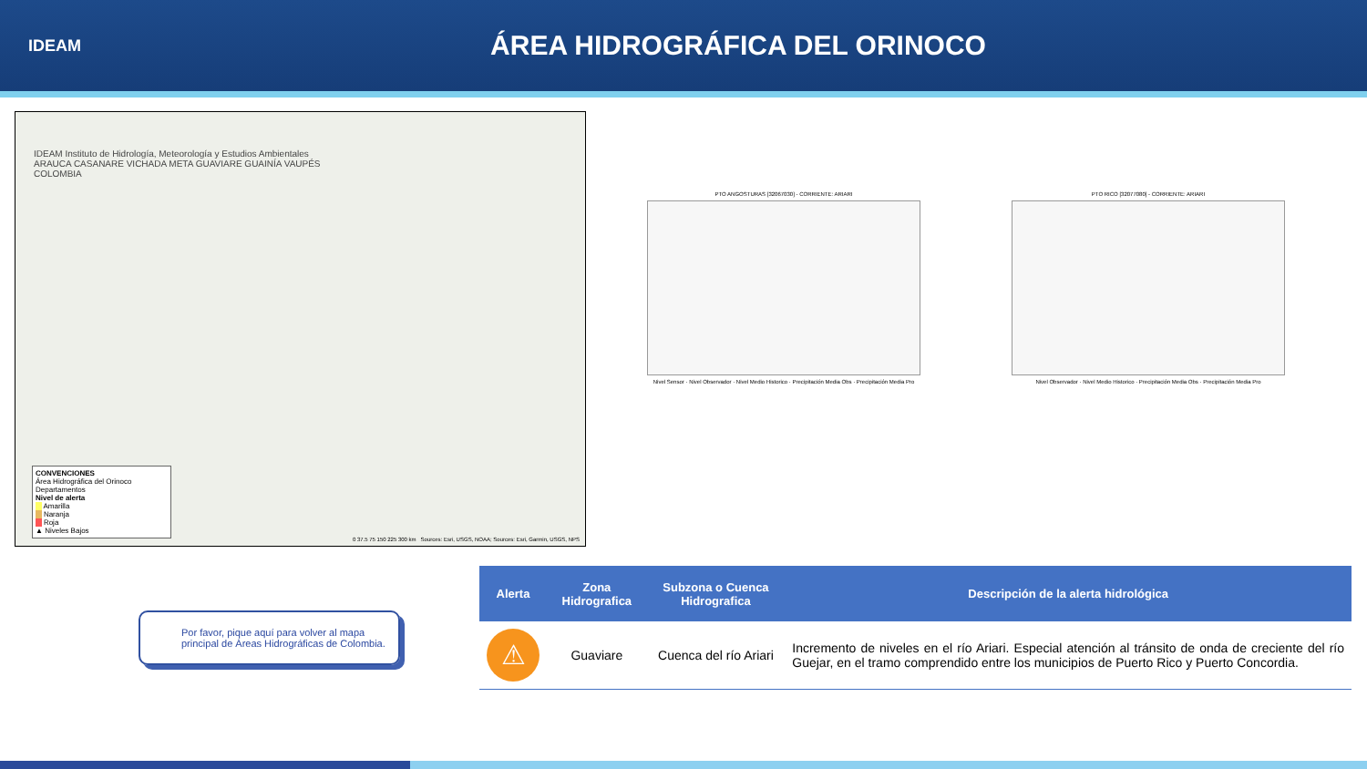IDEAM
ÁREA HIDROGRÁFICA DEL ORINOCO
IDEAM Instituto de Hidrología, Meteorología y Estudios Ambientales
ARAUCA CASANARE VICHADA META GUAVIARE GUAINÍA VAUPÉS
COLOMBIA
CONVENCIONES
Área Hidrográfica del Orinoco
Departamentos
Nivel de alerta
Amarilla
Naranja
Roja
▲ Niveles Bajos
0 37.5 75 150 225 300 km Sources: Esri, USGS, NOAA; Sources: Esri, Garmin, USGS, NPS
PTO ANGOSTURAS [32067030] - CORRIENTE: ARIARI
Nivel Sensor · Nivel Observador · Nivel Medio Historico · Precipitación Media Obs · Precipitación Media Pro
PTO RICO [32077080] - CORRIENTE: ARIARI
Nivel Observador · Nivel Medio Historico · Precipitación Media Obs · Precipitación Media Pro
Por favor, pique aquí para volver al mapa principal de Áreas Hidrográficas de Colombia.
| Alerta | Zona Hidrografica | Subzona o Cuenca Hidrografica | Descripción de la alerta hidrológica |
| --- | --- | --- | --- |
| ⚠ | Guaviare | Cuenca del río Ariari | Incremento de niveles en el río Ariari. Especial atención al tránsito de onda de creciente del río Guejar, en el tramo comprendido entre los municipios de Puerto Rico y Puerto Concordia. |